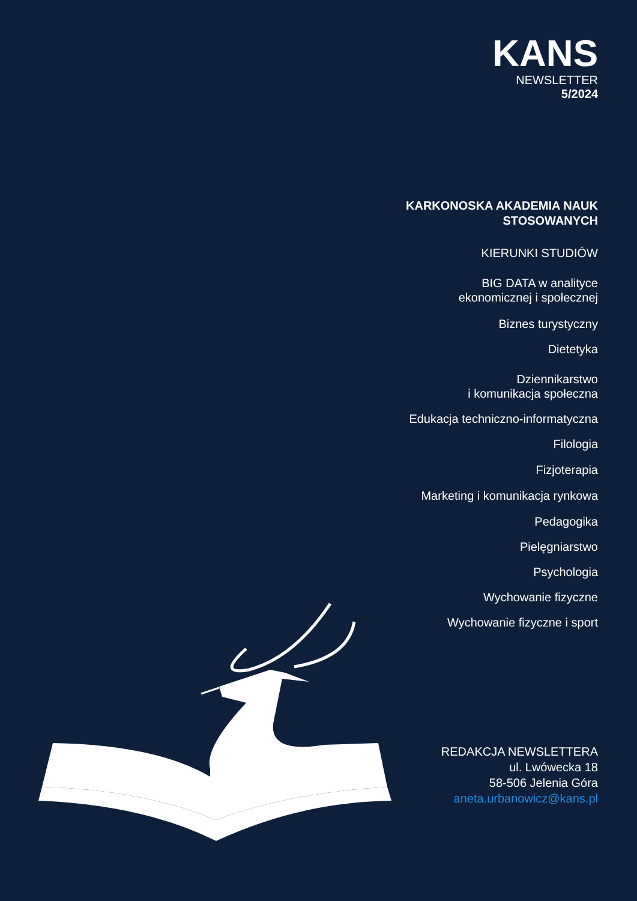KANS
NEWSLETTER
5/2024
KARKONOSKA AKADEMIA NAUK
STOSOWANYCH
KIERUNKI STUDIÓW
BIG DATA w analityce
ekonomicznej i społecznej
Biznes turystyczny
Dietetyka
Dziennikarstwo
i komunikacja społeczna
Edukacja techniczno-informatyczna
Filologia
Fizjoterapia
Marketing i komunikacja rynkowa
Pedagogika
Pielęgniarstwo
Psychologia
Wychowanie fizyczne
Wychowanie fizyczne i sport
REDAKCJA NEWSLETTERA
ul. Lwówecka 18
58-506 Jelenia Góra
aneta.urbanowicz@kans.pl